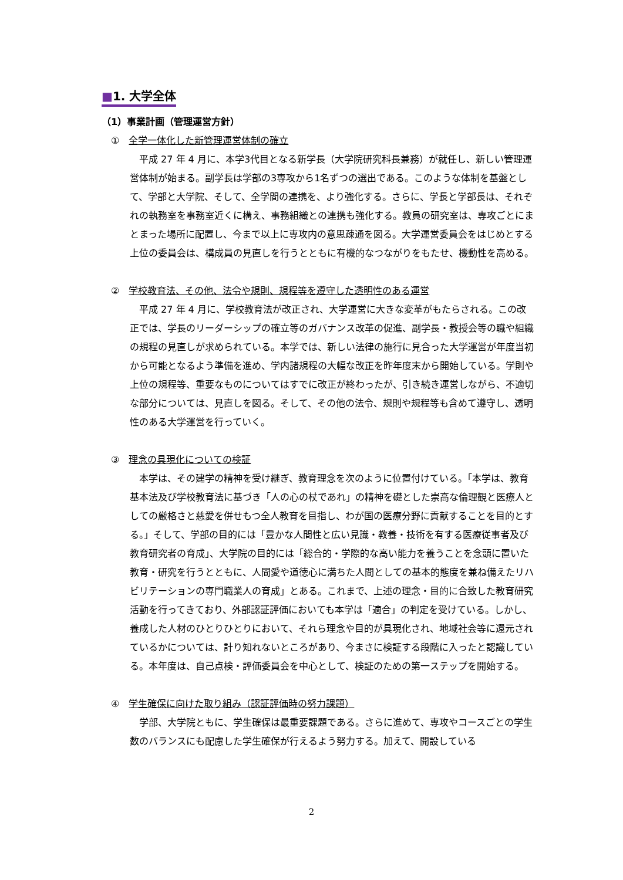■1. 大学全体
（1）事業計画（管理運営方針）
①　全学一体化した新管理運営体制の確立
平成 27 年 4 月に、本学3代目となる新学長（大学院研究科長兼務）が就任し、新しい管理運営体制が始まる。副学長は学部の3専攻から1名ずつの選出である。このような体制を基盤として、学部と大学院、そして、全学間の連携を、より強化する。さらに、学長と学部長は、それぞれの執務室を事務室近くに構え、事務組織との連携も強化する。教員の研究室は、専攻ごとにまとまった場所に配置し、今まで以上に専攻内の意思疎通を図る。大学運営委員会をはじめとする上位の委員会は、構成員の見直しを行うとともに有機的なつながりをもたせ、機動性を高める。
②　学校教育法、その他、法令や規則、規程等を遵守した透明性のある運営
平成 27 年 4 月に、学校教育法が改正され、大学運営に大きな変革がもたらされる。この改正では、学長のリーダーシップの確立等のガバナンス改革の促進、副学長・教授会等の職や組織の規程の見直しが求められている。本学では、新しい法律の施行に見合った大学運営が年度当初から可能となるよう準備を進め、学内諸規程の大幅な改正を昨年度末から開始している。学則や上位の規程等、重要なものについてはすでに改正が終わったが、引き続き運営しながら、不適切な部分については、見直しを図る。そして、その他の法令、規則や規程等も含めて遵守し、透明性のある大学運営を行っていく。
③　理念の具現化についての検証
本学は、その建学の精神を受け継ぎ、教育理念を次のように位置付けている。「本学は、教育基本法及び学校教育法に基づき「人の心の杖であれ」の精神を礎とした崇高な倫理観と医療人としての厳格さと慈愛を併せもつ全人教育を目指し、わが国の医療分野に貢献することを目的とする。」そして、学部の目的には「豊かな人間性と広い見識・教養・技術を有する医療従事者及び教育研究者の育成」、大学院の目的には「総合的・学際的な高い能力を養うことを念頭に置いた教育・研究を行うとともに、人間愛や道徳心に満ちた人間としての基本的態度を兼ね備えたリハビリテーションの専門職業人の育成」とある。これまで、上述の理念・目的に合致した教育研究活動を行ってきており、外部認証評価においても本学は「適合」の判定を受けている。しかし、養成した人材のひとりひとりにおいて、それら理念や目的が具現化され、地域社会等に還元されているかについては、計り知れないところがあり、今まさに検証する段階に入ったと認識している。本年度は、自己点検・評価委員会を中心として、検証のための第一ステップを開始する。
④　学生確保に向けた取り組み（認証評価時の努力課題）
学部、大学院ともに、学生確保は最重要課題である。さらに進めて、専攻やコースごとの学生数のバランスにも配慮した学生確保が行えるよう努力する。加えて、開設している
2